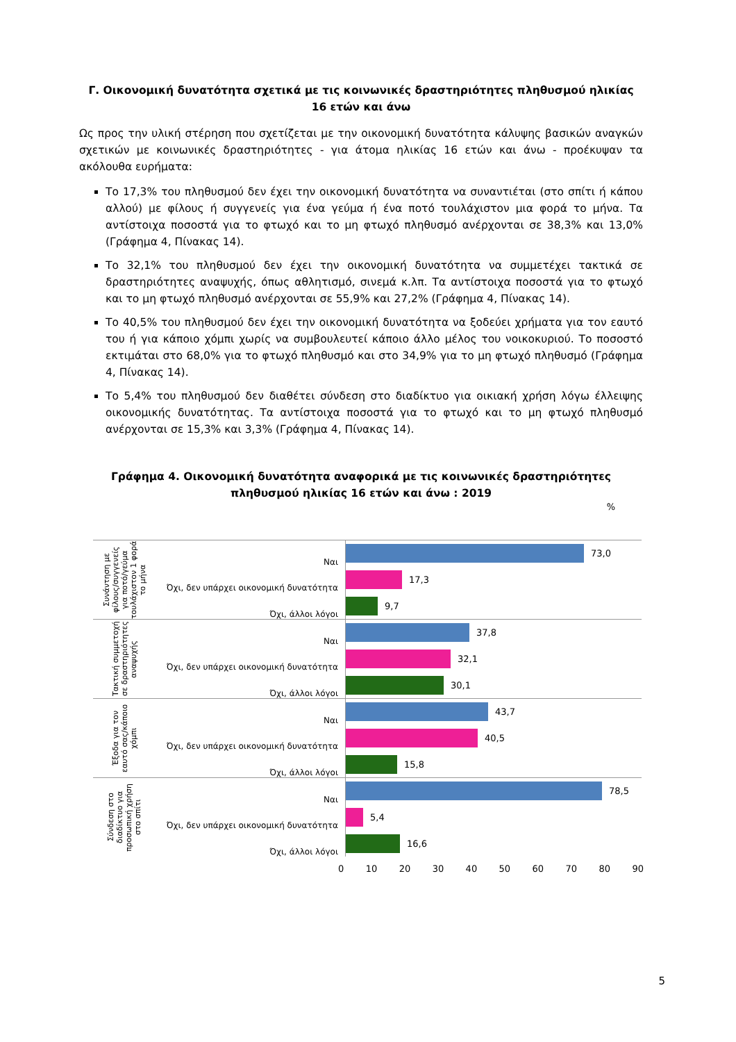Γ. Οικονομική δυνατότητα σχετικά με τις κοινωνικές δραστηριότητες πληθυσμού ηλικίας 16 ετών και άνω
Ως προς την υλική στέρηση που σχετίζεται με την οικονομική δυνατότητα κάλυψης βασικών αναγκών σχετικών με κοινωνικές δραστηριότητες - για άτομα ηλικίας 16 ετών και άνω - προέκυψαν τα ακόλουθα ευρήματα:
Το 17,3% του πληθυσμού δεν έχει την οικονομική δυνατότητα να συναντιέται (στο σπίτι ή κάπου αλλού) με φίλους ή συγγενείς για ένα γεύμα ή ένα ποτό τουλάχιστον μια φορά το μήνα. Τα αντίστοιχα ποσοστά για το φτωχό και το μη φτωχό πληθυσμό ανέρχονται σε 38,3% και 13,0% (Γράφημα 4, Πίνακας 14).
Το 32,1% του πληθυσμού δεν έχει την οικονομική δυνατότητα να συμμετέχει τακτικά σε δραστηριότητες αναψυχής, όπως αθλητισμό, σινεμά κ.λπ. Τα αντίστοιχα ποσοστά για το φτωχό και το μη φτωχό πληθυσμό ανέρχονται σε 55,9% και 27,2% (Γράφημα 4, Πίνακας 14).
Το 40,5% του πληθυσμού δεν έχει την οικονομική δυνατότητα να ξοδεύει χρήματα για τον εαυτό του ή για κάποιο χόμπι χωρίς να συμβουλευτεί κάποιο άλλο μέλος του νοικοκυριού. Το ποσοστό εκτιμάται στο 68,0% για το φτωχό πληθυσμό και στο 34,9% για το μη φτωχό πληθυσμό (Γράφημα 4, Πίνακας 14).
Το 5,4% του πληθυσμού δεν διαθέτει σύνδεση στο διαδίκτυο για οικιακή χρήση λόγω έλλειψης οικονομικής δυνατότητας. Τα αντίστοιχα ποσοστά για το φτωχό και το μη φτωχό πληθυσμό ανέρχονται σε 15,3% και 3,3% (Γράφημα 4, Πίνακας 14).
Γράφημα 4. Οικονομική δυνατότητα αναφορικά με τις κοινωνικές δραστηριότητες πληθυσμού ηλικίας 16 ετών και άνω : 2019
%
Συνάντηση με φίλους/συγγενείς για ποτό/γεύμα τουλάχιστον 1 φορά το μήνα
Ναι
73,0
Όχι, δεν υπάρχει οικονομική δυνατότητα
17,3
Όχι, άλλοι λόγοι
9,7
Τακτική συμμετοχή σε δραστηριότητες αναψυχής
Ναι
37,8
Όχι, δεν υπάρχει οικονομική δυνατότητα
32,1
Όχι, άλλοι λόγοι
30,1
Έξοδα για τον εαυτό σας/κάποιο χόμπι
Ναι
43,7
Όχι, δεν υπάρχει οικονομική δυνατότητα
40,5
Όχι, άλλοι λόγοι
15,8
Σύνδεση στο διαδίκτυο για προσωπική χρήση στο σπίτι
Ναι
78,5
Όχι, δεν υπάρχει οικονομική δυνατότητα
5,4
Όχι, άλλοι λόγοι
16,6
0 10 20 30 40 50 60 70 80 90
5